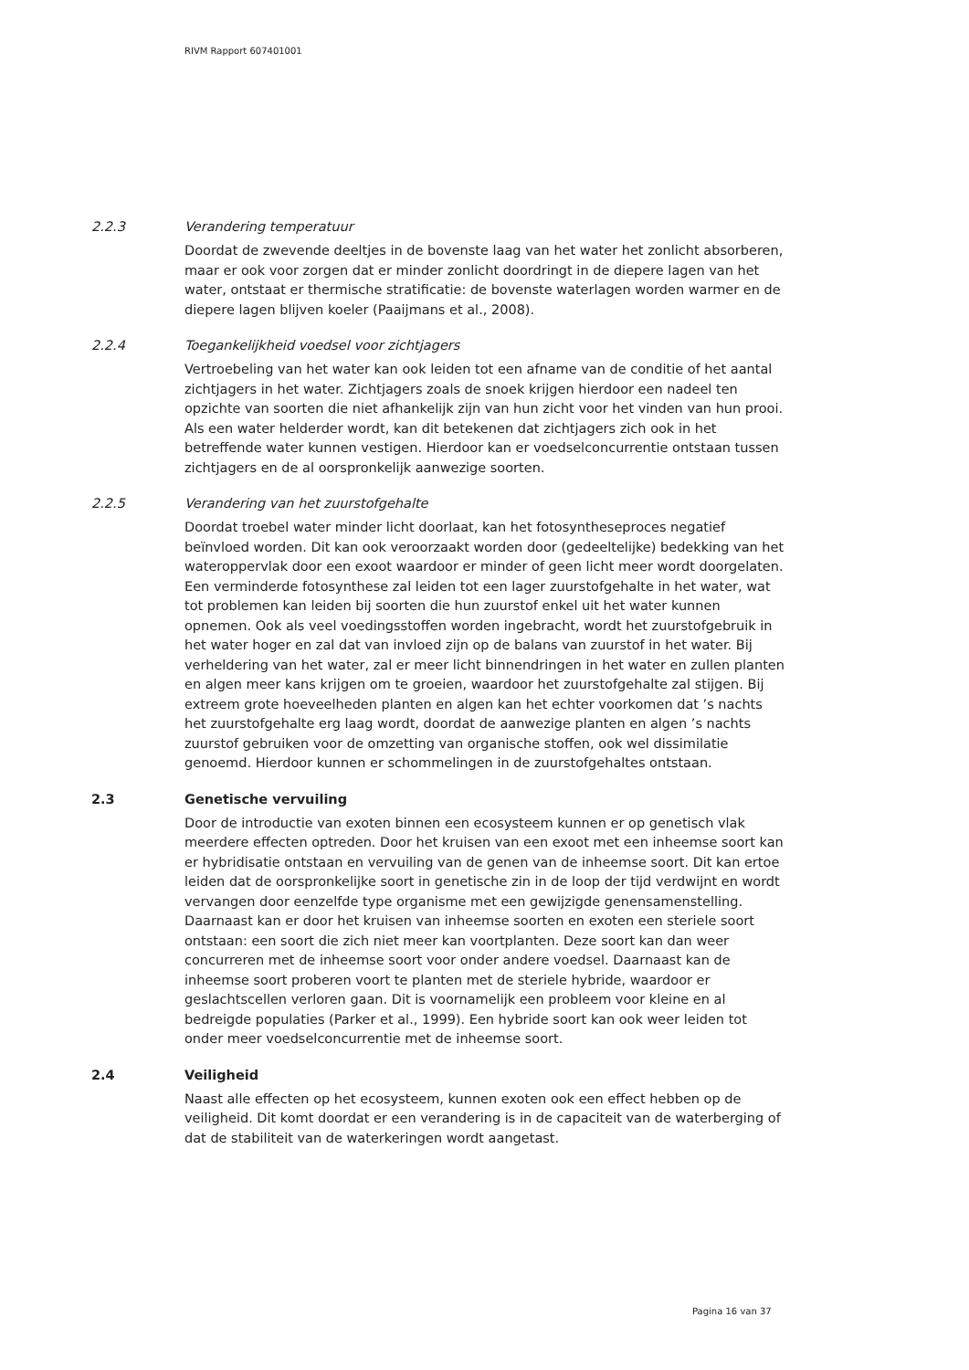RIVM Rapport 607401001
2.2.3 Verandering temperatuur
Doordat de zwevende deeltjes in de bovenste laag van het water het zonlicht absorberen, maar er ook voor zorgen dat er minder zonlicht doordringt in de diepere lagen van het water, ontstaat er thermische stratificatie: de bovenste waterlagen worden warmer en de diepere lagen blijven koeler (Paaijmans et al., 2008).
2.2.4 Toegankelijkheid voedsel voor zichtjagers
Vertroebeling van het water kan ook leiden tot een afname van de conditie of het aantal zichtjagers in het water. Zichtjagers zoals de snoek krijgen hierdoor een nadeel ten opzichte van soorten die niet afhankelijk zijn van hun zicht voor het vinden van hun prooi. Als een water helderder wordt, kan dit betekenen dat zichtjagers zich ook in het betreffende water kunnen vestigen. Hierdoor kan er voedselconcurrentie ontstaan tussen zichtjagers en de al oorspronkelijk aanwezige soorten.
2.2.5 Verandering van het zuurstofgehalte
Doordat troebel water minder licht doorlaat, kan het fotosyntheseproces negatief beïnvloed worden. Dit kan ook veroorzaakt worden door (gedeeltelijke) bedekking van het wateroppervlak door een exoot waardoor er minder of geen licht meer wordt doorgelaten. Een verminderde fotosynthese zal leiden tot een lager zuurstofgehalte in het water, wat tot problemen kan leiden bij soorten die hun zuurstof enkel uit het water kunnen opnemen. Ook als veel voedingsstoffen worden ingebracht, wordt het zuurstofgebruik in het water hoger en zal dat van invloed zijn op de balans van zuurstof in het water. Bij verheldering van het water, zal er meer licht binnendringen in het water en zullen planten en algen meer kans krijgen om te groeien, waardoor het zuurstofgehalte zal stijgen. Bij extreem grote hoeveelheden planten en algen kan het echter voorkomen dat ’s nachts het zuurstofgehalte erg laag wordt, doordat de aanwezige planten en algen ’s nachts zuurstof gebruiken voor de omzetting van organische stoffen, ook wel dissimilatie genoemd. Hierdoor kunnen er schommelingen in de zuurstofgehaltes ontstaan.
2.3 Genetische vervuiling
Door de introductie van exoten binnen een ecosysteem kunnen er op genetisch vlak meerdere effecten optreden. Door het kruisen van een exoot met een inheemse soort kan er hybridisatie ontstaan en vervuiling van de genen van de inheemse soort. Dit kan ertoe leiden dat de oorspronkelijke soort in genetische zin in de loop der tijd verdwijnt en wordt vervangen door eenzelfde type organisme met een gewijzigde genensamenstelling. Daarnaast kan er door het kruisen van inheemse soorten en exoten een steriele soort ontstaan: een soort die zich niet meer kan voortplanten. Deze soort kan dan weer concurreren met de inheemse soort voor onder andere voedsel. Daarnaast kan de inheemse soort proberen voort te planten met de steriele hybride, waardoor er geslachtscellen verloren gaan. Dit is voornamelijk een probleem voor kleine en al bedreigde populaties (Parker et al., 1999). Een hybride soort kan ook weer leiden tot onder meer voedselconcurrentie met de inheemse soort.
2.4 Veiligheid
Naast alle effecten op het ecosysteem, kunnen exoten ook een effect hebben op de veiligheid. Dit komt doordat er een verandering is in de capaciteit van de waterberging of dat de stabiliteit van de waterkeringen wordt aangetast.
Pagina 16 van 37